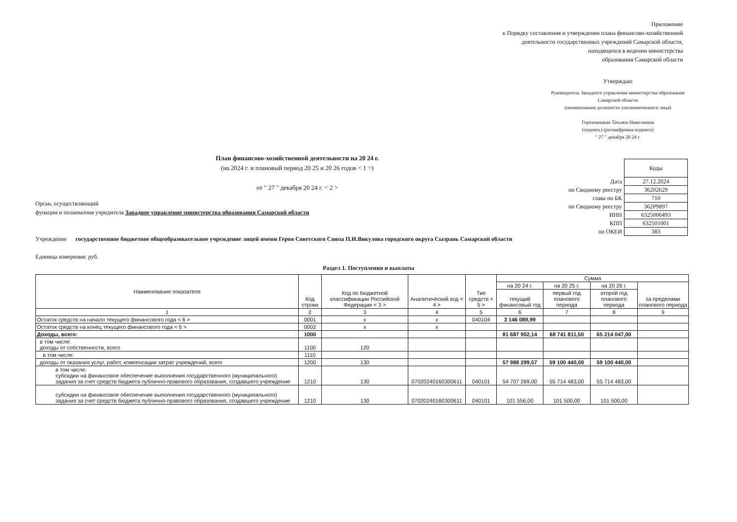Приложение
к Порядку составления и утверждения плана финансово-хозяйственной
деятельности государственных учреждений Самарской области,
находящихся в ведении министерства
образования Самарской области
Утверждаю
Руководитель Западного управления министерства образования Самарской области
(наименование должности уполномоченного лица)
Гороховицкая Татьяна Николаевна
(подпись) (расшифровка подписи)
" 27 " декабря 20 24 г.
План финансово-хозяйственной деятельности на 20 24 г.
(на 2024 г. и плановый период 20 25 и 20 26 годов < 1 >)
от " 27 " декабря 20 24 г. < 2 >
| | Коды |
| Дата | 27.12.2024 |
| по Сводному реестру | 36202629 |
| глава по БК | 710 |
| по Сводному реестру | 362P9897 |
| ИНН | 6325006493 |
| КПП | 632501001 |
| по ОКЕИ | 383 |
Орган, осуществляющий
функции и полномочия учредителя Западное управление министерства образования Самарской области
Учреждение государственное бюджетное общеобразовательное учреждение лицей имени Героя Советского Союза П.И.Викулова городского округа Сызрань Самарской области
Единица измерения: руб.
Раздел 1. Поступления и выплаты
| Наименование показателя | Код строки | Код по бюджетной классификации Российской Федерации < 3 > | Аналитический код < 4 > | Тип средств < 5 > | Сумма | | | |
| --- | --- | --- | --- | --- | --- | --- | --- | --- |
| | | | | | на 20 24 г. | на 20 25 г. | на 20 26 г. | за пределами планового периода |
| | | | | | текущий финансовый год | первый год планового периода | второй год планового периода | |
| 1 | 2 | 3 | 4 | 5 | 6 | 7 | 8 | 9 |
| Остаток средств на начало текущего финансового года < 6 > | 0001 | x | x | 040104 | 3 146 089,99 | | | |
| Остаток средств на конец текущего финансового года < 6 > | 0002 | x | x | | | | | |
| Доходы, всего: | 1000 | | | | 81 687 902,14 | 68 741 811,50 | 65 214 047,00 | |
| в том числе: доходы от собственности, всего | 1100 | 120 | | | | | | |
| в том числе: | 1110 | | | | | | | |
| доходы от оказания услуг, работ, компенсации затрат учреждений, всего | 1200 | 130 | | | 57 988 299,57 | 59 100 440,00 | 59 100 440,00 | |
| в том числе: субсидии на финансовое обеспечение выполнения государственного (муниципального) задания за счет средств бюджета публично-правового образования, создавшего учреждение | 1210 | 130 | 07020240160300611 | 040101 | 54 707 269,00 | 55 714 483,00 | 55 714 483,00 | |
| субсидии на финансовое обеспечение выполнения государственного (муниципального) задания за счет средств бюджета публично-правового образования, создавшего учреждение | 1210 | 130 | 07020240160300611 | 040101 | 101 556,00 | 101 500,00 | 101 500,00 | |